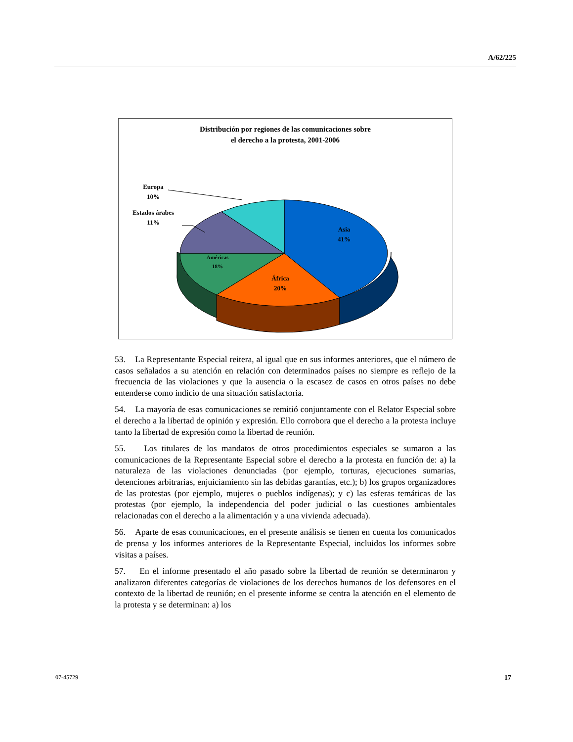A/62/225
Distribución por regiones de las comunicaciones sobre
el derecho a la protesta, 2001-2006
Asia
41%
África
20%
Américas
18%
Europa
10%
Estados árabes
11%
53. La Representante Especial reitera, al igual que en sus informes anteriores, que el número de casos señalados a su atención en relación con determinados países no siempre es reflejo de la frecuencia de las violaciones y que la ausencia o la escasez de casos en otros países no debe entenderse como indicio de una situación satisfactoria.
54. La mayoría de esas comunicaciones se remitió conjuntamente con el Relator Especial sobre el derecho a la libertad de opinión y expresión. Ello corrobora que el derecho a la protesta incluye tanto la libertad de expresión como la libertad de reunión.
55. Los titulares de los mandatos de otros procedimientos especiales se sumaron a las comunicaciones de la Representante Especial sobre el derecho a la protesta en función de: a) la naturaleza de las violaciones denunciadas (por ejemplo, torturas, ejecuciones sumarias, detenciones arbitrarias, enjuiciamiento sin las debidas garantías, etc.); b) los grupos organizadores de las protestas (por ejemplo, mujeres o pueblos indígenas); y c) las esferas temáticas de las protestas (por ejemplo, la independencia del poder judicial o las cuestiones ambientales relacionadas con el derecho a la alimentación y a una vivienda adecuada).
56. Aparte de esas comunicaciones, en el presente análisis se tienen en cuenta los comunicados de prensa y los informes anteriores de la Representante Especial, incluidos los informes sobre visitas a países.
57. En el informe presentado el año pasado sobre la libertad de reunión se determinaron y analizaron diferentes categorías de violaciones de los derechos humanos de los defensores en el contexto de la libertad de reunión; en el presente informe se centra la atención en el elemento de la protesta y se determinan: a) los
07-45729 17